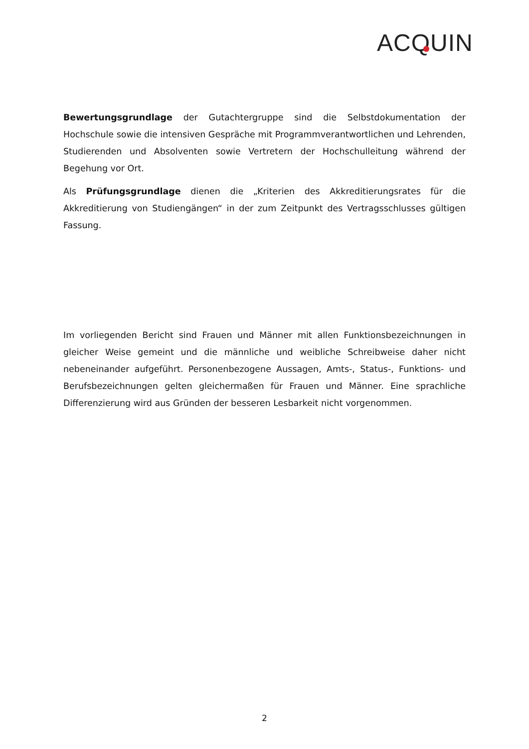ACQ UIN
Bewertungsgrundlage der Gutachtergruppe sind die Selbstdokumentation der Hochschule sowie die intensiven Gespräche mit Programmverantwortlichen und Lehrenden, Studierenden und Absolventen sowie Vertretern der Hochschulleitung während der Begehung vor Ort.
Als Prüfungsgrundlage dienen die „Kriterien des Akkreditierungsrates für die Akkreditierung von Studiengängen“ in der zum Zeitpunkt des Vertragsschlusses gültigen Fassung.
Im vorliegenden Bericht sind Frauen und Männer mit allen Funktionsbezeichnungen in gleicher Weise gemeint und die männliche und weibliche Schreibweise daher nicht nebeneinander aufgeführt. Personenbezogene Aussagen, Amts-, Status-, Funktions- und Berufsbezeichnungen gelten gleichermaßen für Frauen und Männer. Eine sprachliche Differenzierung wird aus Gründen der besseren Lesbarkeit nicht vorgenommen.
2